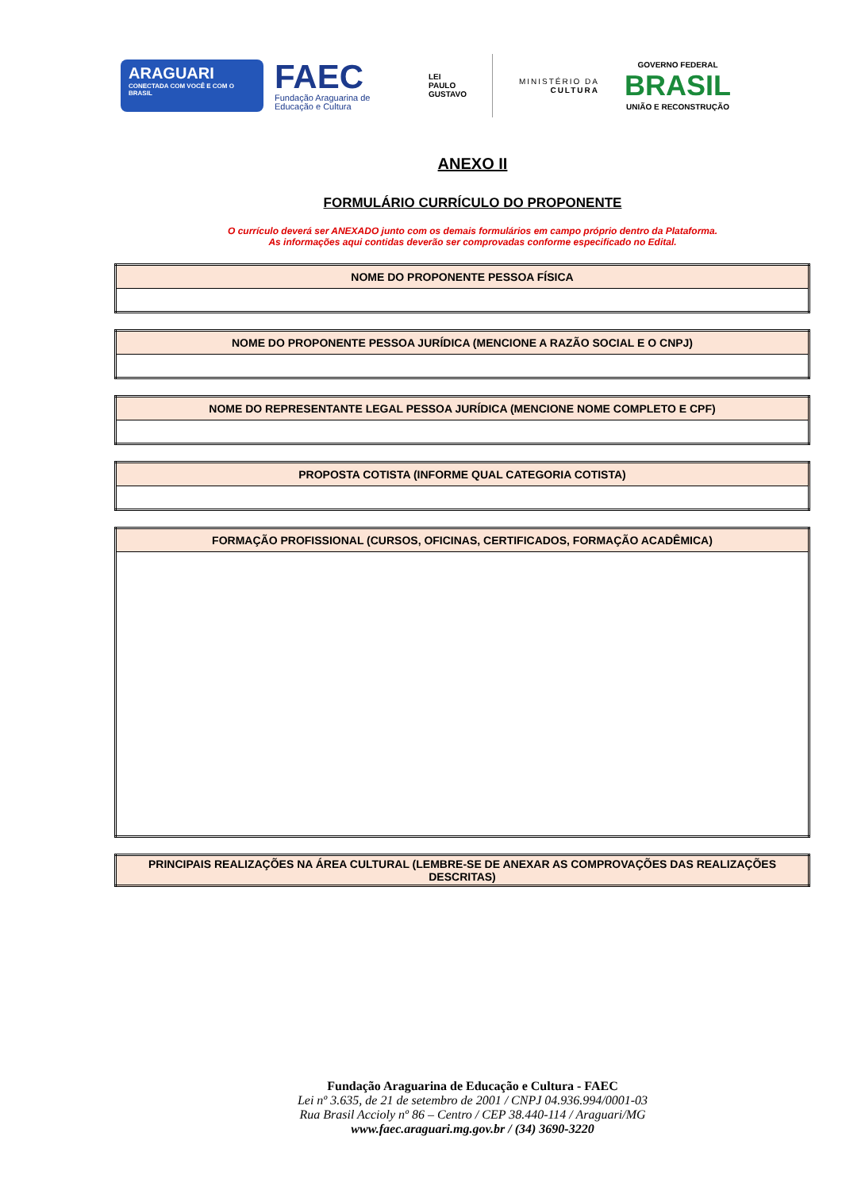ARAGUARI
CONECTADA COM VOCÊ E COM O BRASIL
FAEC
Fundação Araguarina de Educação e Cultura
LEI
PAULO
GUSTAVO
MINISTÉRIO DA
CULTURA
GOVERNO FEDERAL
BRASIL
UNIÃO E RECONSTRUÇÃO
ANEXO II
FORMULÁRIO CURRÍCULO DO PROPONENTE
O currículo deverá ser ANEXADO junto com os demais formulários em campo próprio dentro da Plataforma.
As informações aqui contidas deverão ser comprovadas conforme especificado no Edital.
| NOME DO PROPONENTE PESSOA FÍSICA |
| --- |
| NOME DO PROPONENTE PESSOA JURÍDICA (MENCIONE A RAZÃO SOCIAL E O CNPJ) |
| --- |
| NOME DO REPRESENTANTE LEGAL PESSOA JURÍDICA (MENCIONE NOME COMPLETO E CPF) |
| --- |
| PROPOSTA COTISTA (INFORME QUAL CATEGORIA COTISTA) |
| --- |
| FORMAÇÃO PROFISSIONAL (CURSOS, OFICINAS, CERTIFICADOS, FORMAÇÃO ACADÊMICA) |
| --- |
| PRINCIPAIS REALIZAÇÕES NA ÁREA CULTURAL (LEMBRE-SE DE ANEXAR AS COMPROVAÇÕES DAS REALIZAÇÕES DESCRITAS) |
| --- |
Fundação Araguarina de Educação e Cultura - FAEC
Lei nº 3.635, de 21 de setembro de 2001 / CNPJ 04.936.994/0001-03
Rua Brasil Accioly nº 86 – Centro / CEP 38.440-114 / Araguari/MG
www.faec.araguari.mg.gov.br / (34) 3690-3220